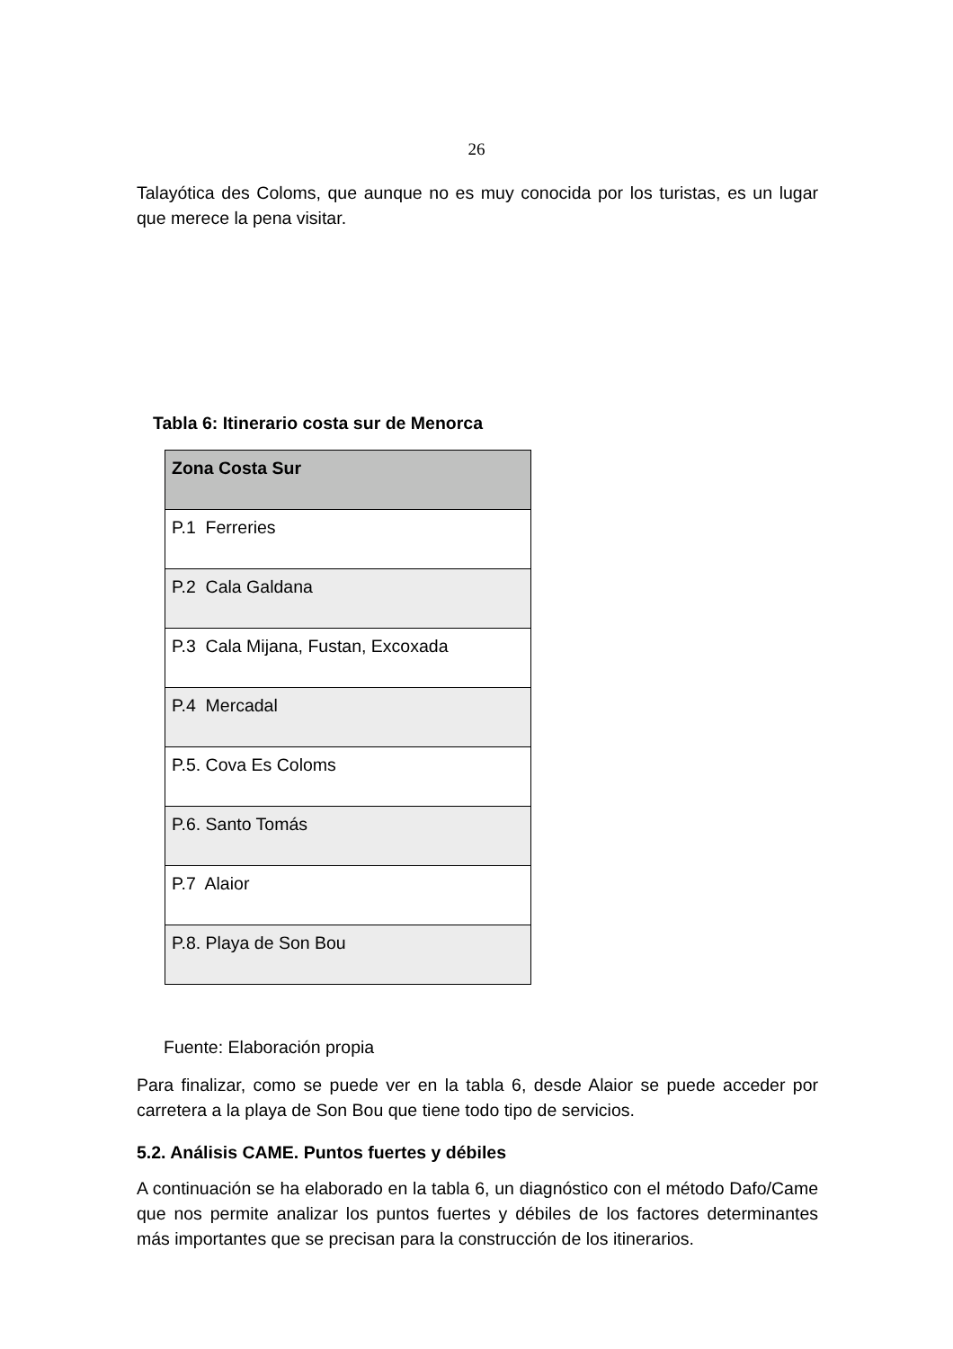26
Talayótica des Coloms, que aunque no es muy conocida por los turistas, es un lugar que merece la pena visitar.
Tabla 6: Itinerario costa sur de Menorca
| Zona Costa Sur |
| --- |
| P.1 Ferreries |
| P.2 Cala Galdana |
| P.3 Cala Mijana, Fustan, Excoxada |
| P.4 Mercadal |
| P.5. Cova Es Coloms |
| P.6. Santo Tomás |
| P.7 Alaior |
| P.8. Playa de Son Bou |
Fuente: Elaboración propia
Para finalizar, como se puede ver en la tabla 6, desde Alaior se puede acceder por carretera a la playa de Son Bou que tiene todo tipo de servicios.
5.2. Análisis CAME. Puntos fuertes y débiles
A continuación se ha elaborado en la tabla 6, un diagnóstico con el método Dafo/Came que nos permite analizar los puntos fuertes y débiles de los factores determinantes más importantes que se precisan para la construcción de los itinerarios.